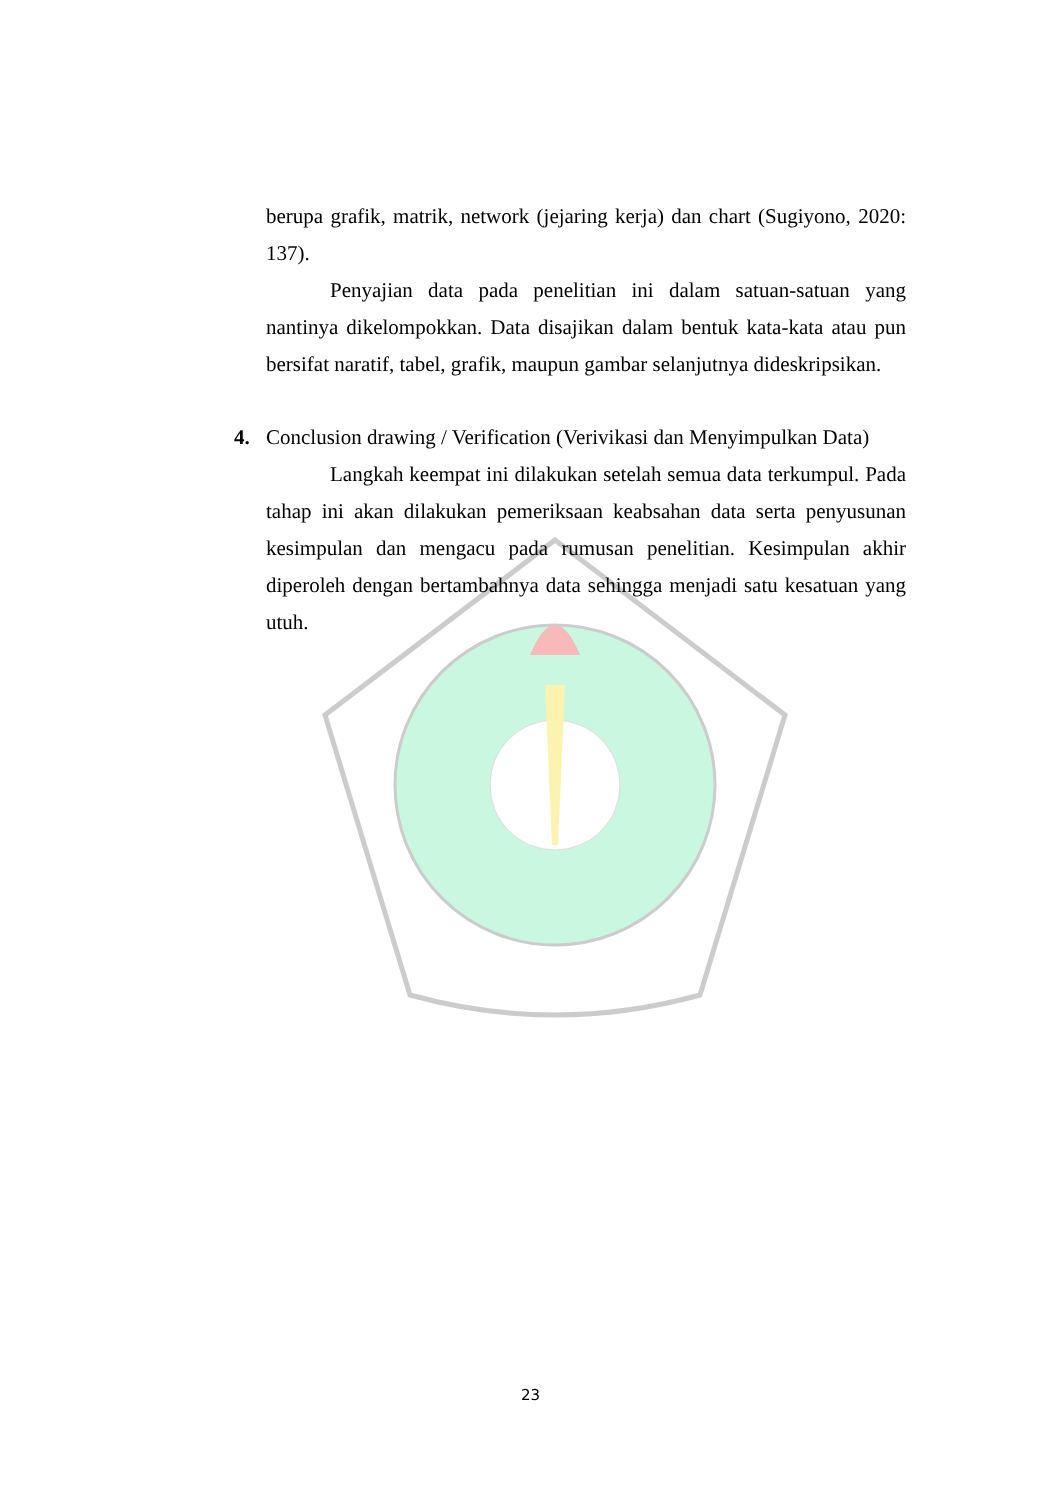berupa grafik, matrik, network (jejaring kerja) dan chart (Sugiyono, 2020: 137).
Penyajian data pada penelitian ini dalam satuan-satuan yang nantinya dikelompokkan. Data disajikan dalam bentuk kata-kata atau pun bersifat naratif, tabel, grafik, maupun gambar selanjutnya dideskripsikan.
4. Conclusion drawing / Verification (Verivikasi dan Menyimpulkan Data)
Langkah keempat ini dilakukan setelah semua data terkumpul. Pada tahap ini akan dilakukan pemeriksaan keabsahan data serta penyusunan kesimpulan dan mengacu pada rumusan penelitian. Kesimpulan akhir diperoleh dengan bertambahnya data sehingga menjadi satu kesatuan yang utuh.
23